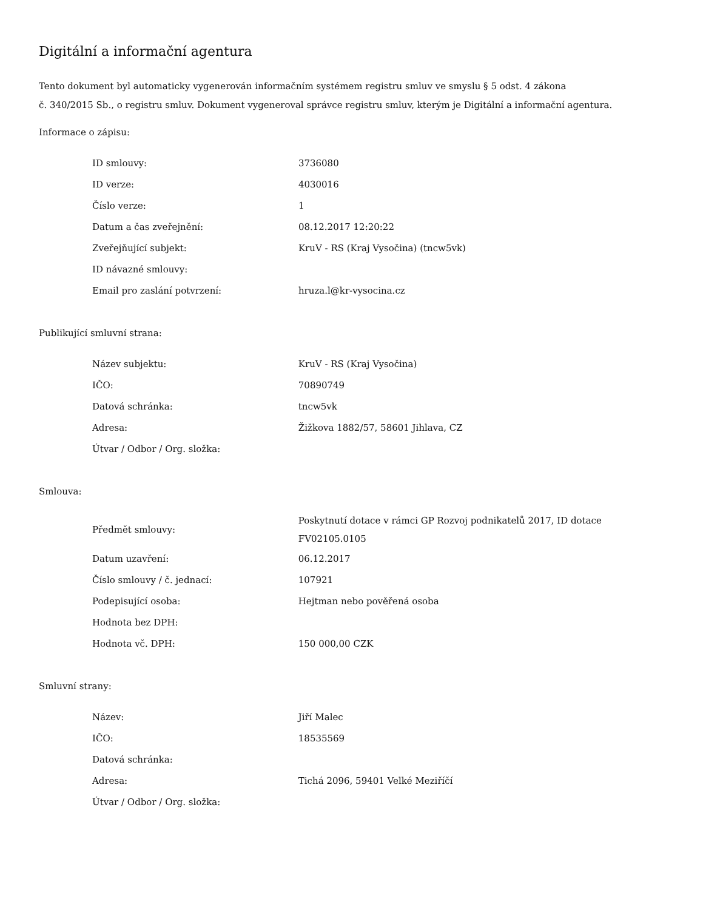Digitální a informační agentura
Tento dokument byl automaticky vygenerován informačním systémem registru smluv ve smyslu § 5 odst. 4 zákona
č. 340/2015 Sb., o registru smluv. Dokument vygeneroval správce registru smluv, kterým je Digitální a informační agentura.
Informace o zápisu:
| ID smlouvy: | 3736080 |
| ID verze: | 4030016 |
| Číslo verze: | 1 |
| Datum a čas zveřejnění: | 08.12.2017 12:20:22 |
| Zveřejňující subjekt: | KruV - RS (Kraj Vysočina) (tncw5vk) |
| ID návazné smlouvy: | |
| Email pro zaslání potvrzení: | hruza.l@kr-vysocina.cz |
Publikující smluvní strana:
| Název subjektu: | KruV - RS (Kraj Vysočina) |
| IČO: | 70890749 |
| Datová schránka: | tncw5vk |
| Adresa: | Žižkova 1882/57, 58601 Jihlava, CZ |
| Útvar / Odbor / Org. složka: | |
Smlouva:
| Předmět smlouvy: | Poskytnutí dotace v rámci GP Rozvoj podnikatelů 2017, ID dotace FV02105.0105 |
| Datum uzavření: | 06.12.2017 |
| Číslo smlouvy / č. jednací: | 107921 |
| Podepisující osoba: | Hejtman nebo pověřená osoba |
| Hodnota bez DPH: | |
| Hodnota vč. DPH: | 150 000,00 CZK |
Smluvní strany:
| Název: | Jiří Malec |
| IČO: | 18535569 |
| Datová schránka: | |
| Adresa: | Tichá 2096, 59401 Velké Meziříčí |
| Útvar / Odbor / Org. složka: | |